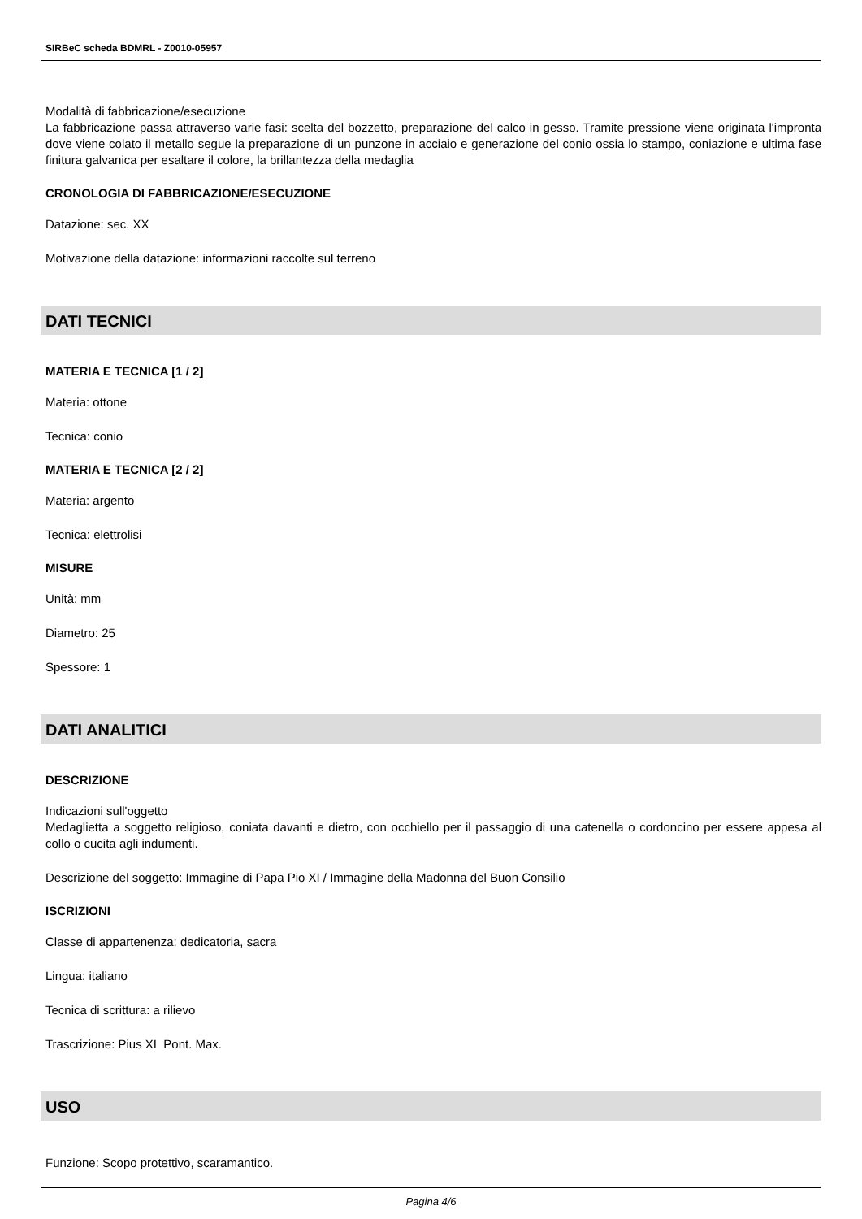SIRBeC scheda BDMRL - Z0010-05957
Modalità di fabbricazione/esecuzione
La fabbricazione passa attraverso varie fasi: scelta del bozzetto, preparazione del calco in gesso. Tramite pressione viene originata l'impronta dove viene colato il metallo segue la preparazione di un punzone in acciaio e generazione del conio ossia lo stampo, coniazione e ultima fase finitura galvanica per esaltare il colore, la brillantezza della medaglia
CRONOLOGIA DI FABBRICAZIONE/ESECUZIONE
Datazione: sec. XX
Motivazione della datazione: informazioni raccolte sul terreno
DATI TECNICI
MATERIA E TECNICA [1 / 2]
Materia: ottone
Tecnica: conio
MATERIA E TECNICA [2 / 2]
Materia: argento
Tecnica: elettrolisi
MISURE
Unità: mm
Diametro: 25
Spessore: 1
DATI ANALITICI
DESCRIZIONE
Indicazioni sull'oggetto
Medaglietta a soggetto religioso, coniata davanti e dietro, con occhiello per il passaggio di una catenella o cordoncino per essere appesa al collo o cucita agli indumenti.
Descrizione del soggetto: Immagine di Papa Pio XI / Immagine della Madonna del Buon Consilio
ISCRIZIONI
Classe di appartenenza: dedicatoria, sacra
Lingua: italiano
Tecnica di scrittura: a rilievo
Trascrizione: Pius XI Pont. Max.
USO
Funzione: Scopo protettivo, scaramantico.
Pagina 4/6